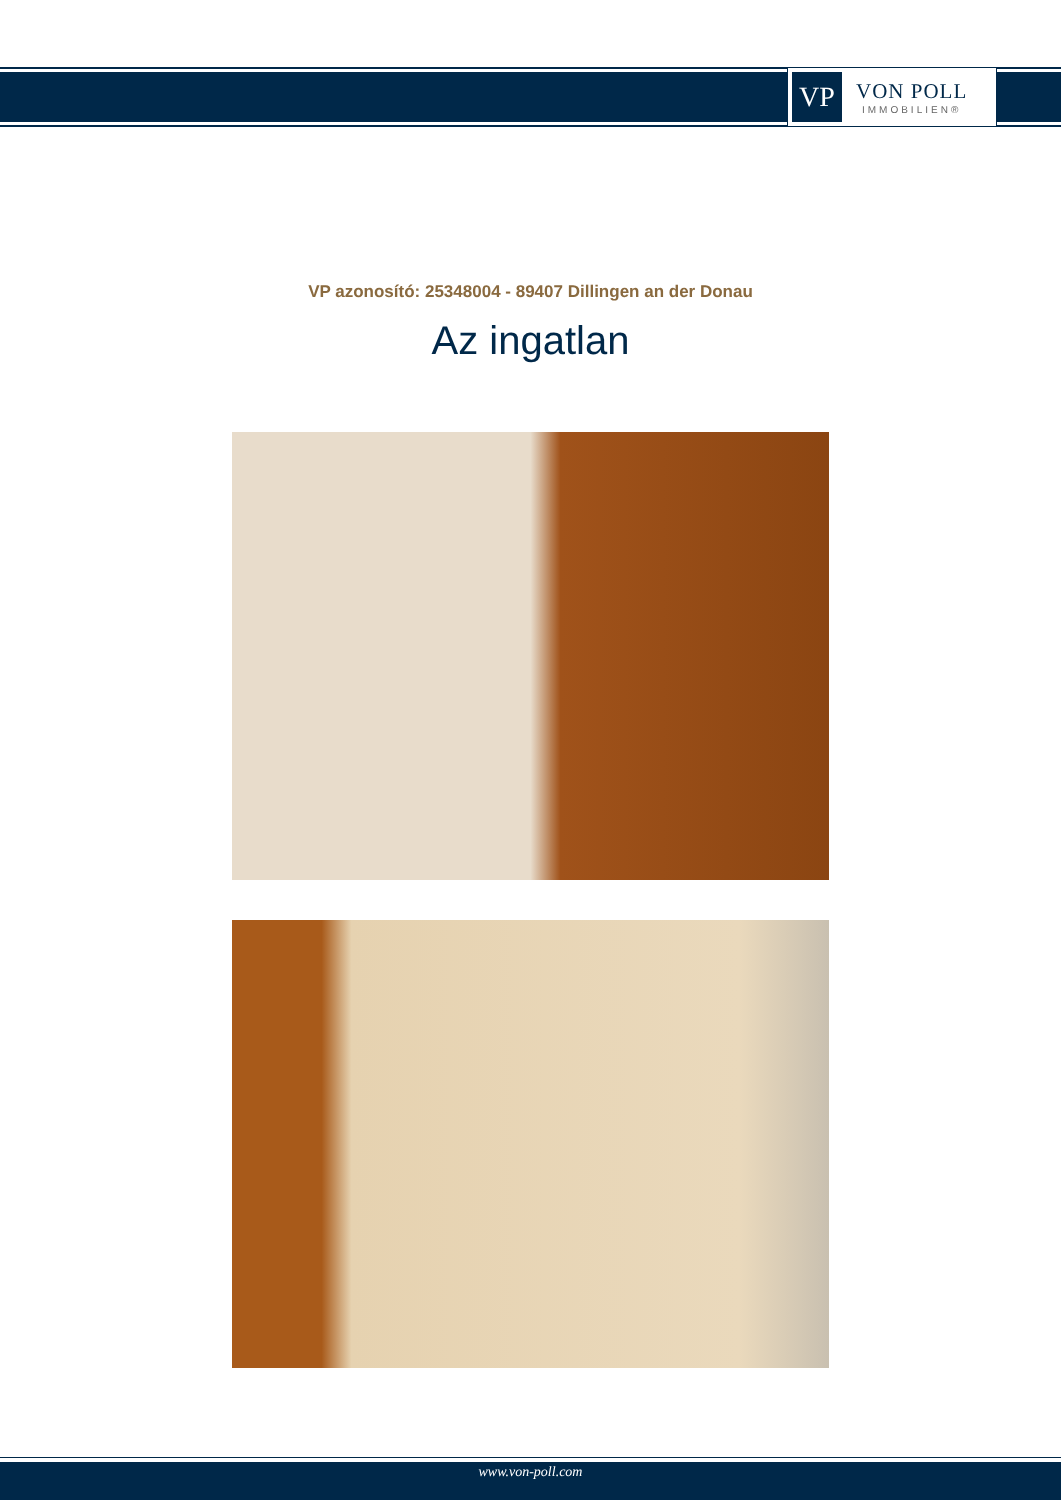VP
VON POLL
IMMOBILIEN®
VP azonosító: 25348004 - 89407 Dillingen an der Donau
Az ingatlan
www.von-poll.com